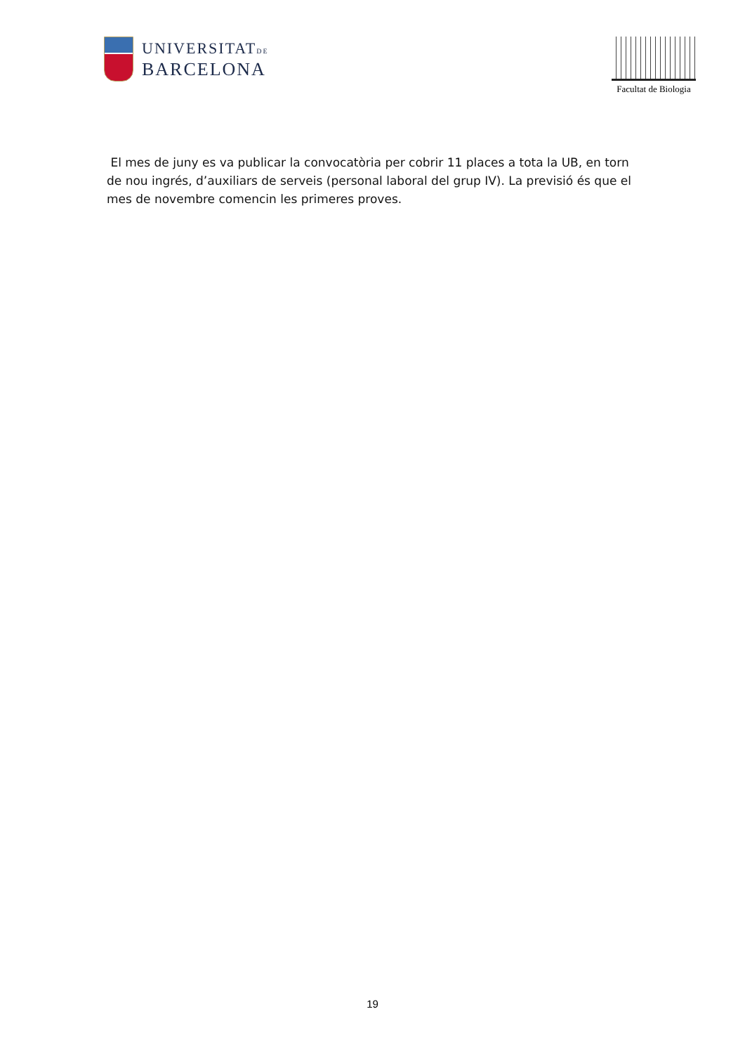UNIVERSITATDE
BARCELONA
Facultat de Biologia
El mes de juny es va publicar la convocatòria per cobrir 11 places a tota la UB, en torn de nou ingrés, d’auxiliars de serveis (personal laboral del grup IV). La previsió és que el mes de novembre comencin les primeres proves.
19